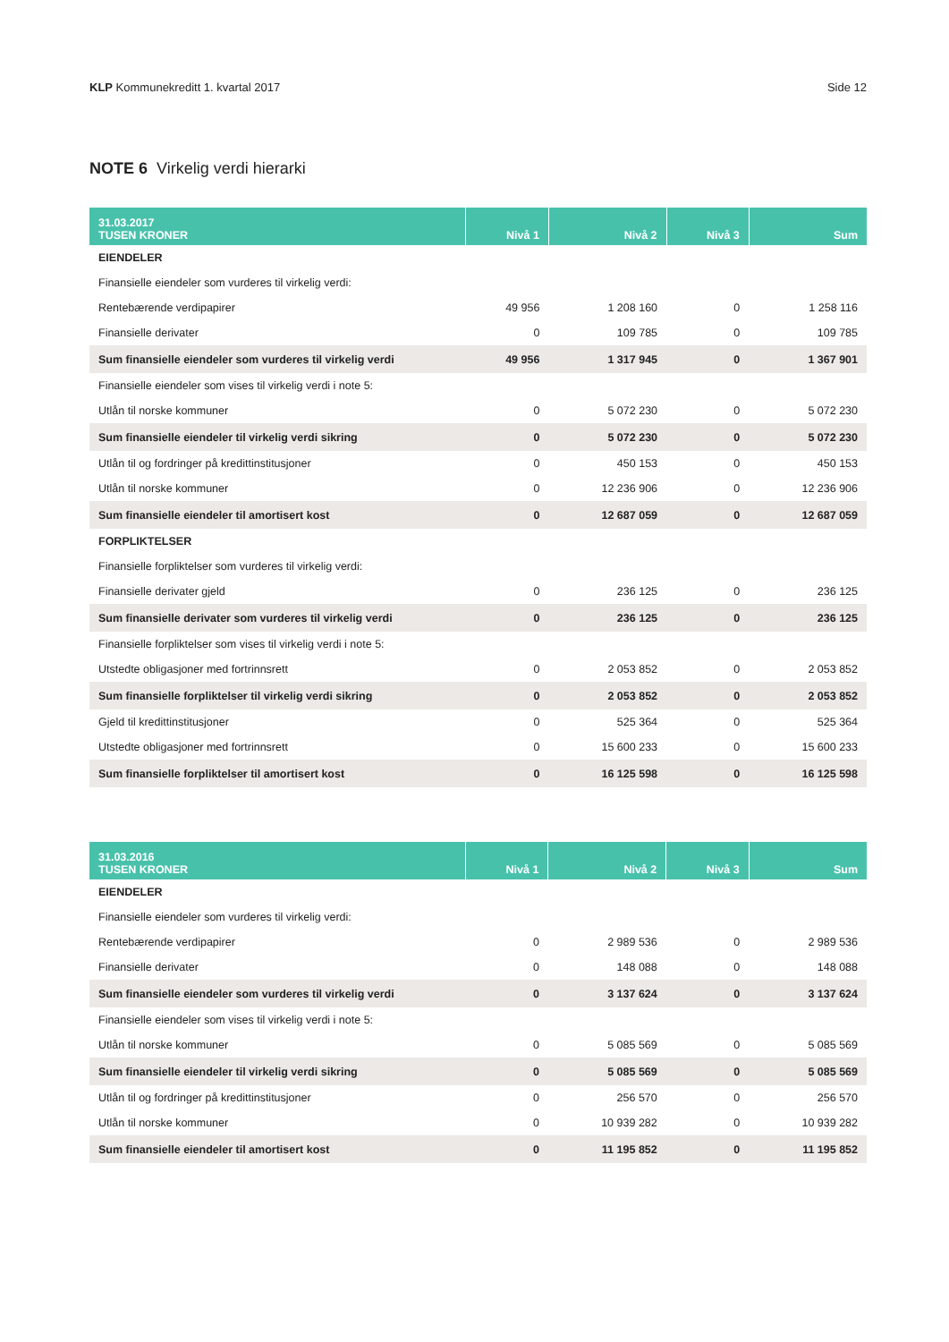KLP Kommunekreditt 1. kvartal 2017 Side 12
NOTE 6 Virkelig verdi hierarki
| 31.03.2017 TUSEN KRONER | Nivå 1 | Nivå 2 | Nivå 3 | Sum |
| --- | --- | --- | --- | --- |
| EIENDELER | | | | |
| Finansielle eiendeler som vurderes til virkelig verdi: | | | | |
| Rentebærende verdipapirer | 49 956 | 1 208 160 | 0 | 1 258 116 |
| Finansielle derivater | 0 | 109 785 | 0 | 109 785 |
| Sum finansielle eiendeler som vurderes til virkelig verdi | 49 956 | 1 317 945 | 0 | 1 367 901 |
| Finansielle eiendeler som vises til virkelig verdi i note 5: | | | | |
| Utlån til norske kommuner | 0 | 5 072 230 | 0 | 5 072 230 |
| Sum finansielle eiendeler til virkelig verdi sikring | 0 | 5 072 230 | 0 | 5 072 230 |
| Utlån til og fordringer på kredittinstitusjoner | 0 | 450 153 | 0 | 450 153 |
| Utlån til norske kommuner | 0 | 12 236 906 | 0 | 12 236 906 |
| Sum finansielle eiendeler til amortisert kost | 0 | 12 687 059 | 0 | 12 687 059 |
| FORPLIKTELSER | | | | |
| Finansielle forpliktelser som vurderes til virkelig verdi: | | | | |
| Finansielle derivater gjeld | 0 | 236 125 | 0 | 236 125 |
| Sum finansielle derivater som vurderes til virkelig verdi | 0 | 236 125 | 0 | 236 125 |
| Finansielle forpliktelser som vises til virkelig verdi i note 5: | | | | |
| Utstedte obligasjoner med fortrinnsrett | 0 | 2 053 852 | 0 | 2 053 852 |
| Sum finansielle forpliktelser til virkelig verdi sikring | 0 | 2 053 852 | 0 | 2 053 852 |
| Gjeld til kredittinstitusjoner | 0 | 525 364 | 0 | 525 364 |
| Utstedte obligasjoner med fortrinnsrett | 0 | 15 600 233 | 0 | 15 600 233 |
| Sum finansielle forpliktelser til amortisert kost | 0 | 16 125 598 | 0 | 16 125 598 |
| 31.03.2016 TUSEN KRONER | Nivå 1 | Nivå 2 | Nivå 3 | Sum |
| --- | --- | --- | --- | --- |
| EIENDELER | | | | |
| Finansielle eiendeler som vurderes til virkelig verdi: | | | | |
| Rentebærende verdipapirer | 0 | 2 989 536 | 0 | 2 989 536 |
| Finansielle derivater | 0 | 148 088 | 0 | 148 088 |
| Sum finansielle eiendeler som vurderes til virkelig verdi | 0 | 3 137 624 | 0 | 3 137 624 |
| Finansielle eiendeler som vises til virkelig verdi i note 5: | | | | |
| Utlån til norske kommuner | 0 | 5 085 569 | 0 | 5 085 569 |
| Sum finansielle eiendeler til virkelig verdi sikring | 0 | 5 085 569 | 0 | 5 085 569 |
| Utlån til og fordringer på kredittinstitusjoner | 0 | 256 570 | 0 | 256 570 |
| Utlån til norske kommuner | 0 | 10 939 282 | 0 | 10 939 282 |
| Sum finansielle eiendeler til amortisert kost | 0 | 11 195 852 | 0 | 11 195 852 |